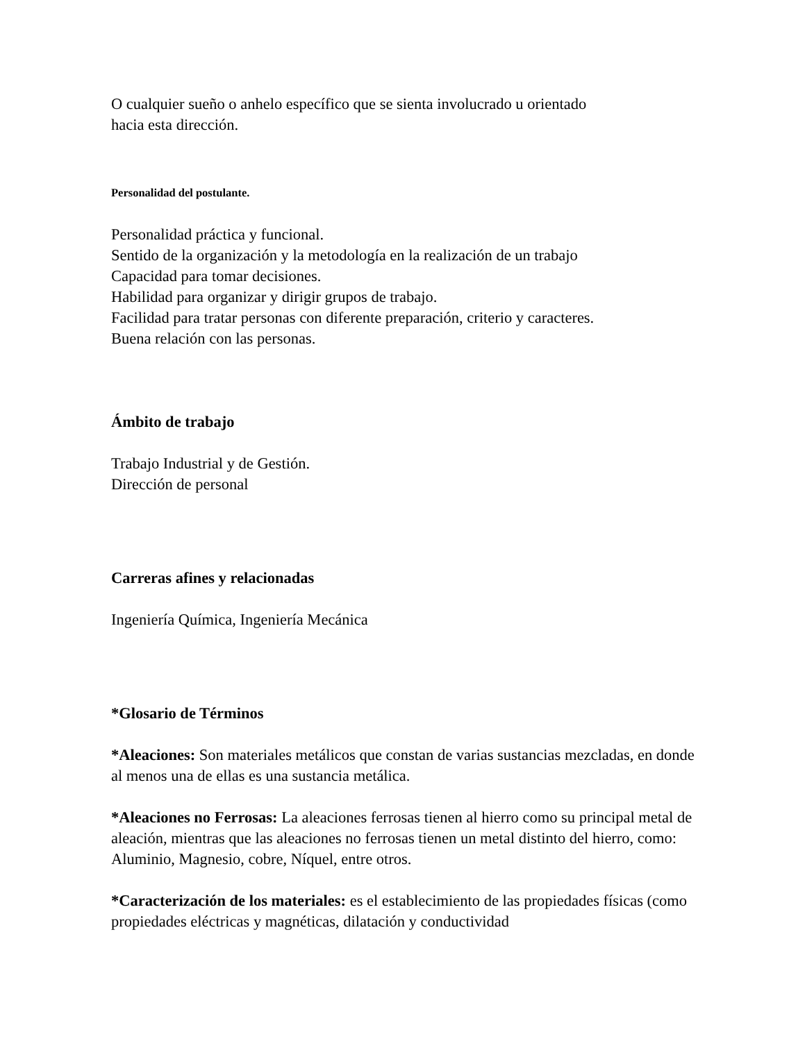O cualquier sueño o anhelo específico que se sienta involucrado u orientado
hacia esta dirección.
Personalidad del postulante.
Personalidad práctica y funcional.
Sentido de la organización y la metodología en la realización de un trabajo
Capacidad para tomar decisiones.
Habilidad para organizar y dirigir grupos de trabajo.
Facilidad para tratar personas con diferente preparación, criterio y caracteres.
Buena relación con las personas.
Ámbito de trabajo
Trabajo Industrial y de Gestión.
Dirección de personal
Carreras afines y relacionadas
Ingeniería Química, Ingeniería Mecánica
*Glosario de Términos
*Aleaciones: Son materiales metálicos que constan de varias sustancias mezcladas, en donde al menos una de ellas es una sustancia metálica.
*Aleaciones no Ferrosas: La aleaciones ferrosas tienen al hierro como su principal metal de aleación, mientras que las aleaciones no ferrosas tienen un metal distinto del hierro, como: Aluminio, Magnesio, cobre, Níquel, entre otros.
*Caracterización de los materiales: es el establecimiento de las propiedades físicas (como propiedades eléctricas y magnéticas, dilatación y conductividad